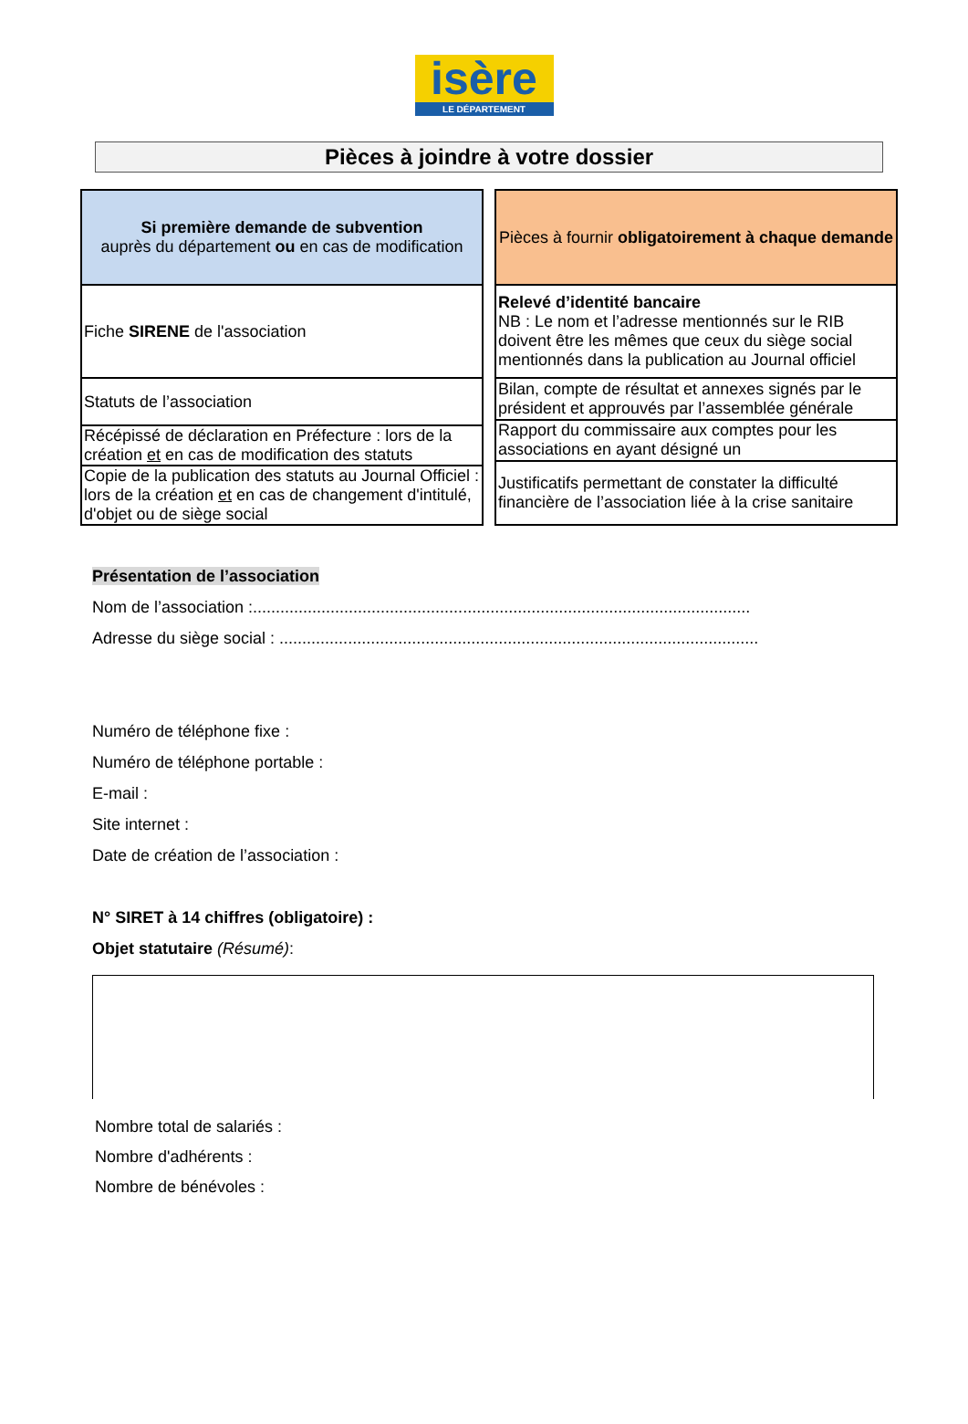isère
LE DÉPARTEMENT
Pièces à joindre à votre dossier
| Si première demande de subvention auprès du département ou en cas de modification |
| --- |
| Fiche SIRENE de l'association |
| Statuts de l’association |
| Récépissé de déclaration en Préfecture : lors de la création et en cas de modification des statuts |
| Copie de la publication des statuts au Journal Officiel : lors de la création et en cas de changement d'intitulé, d'objet ou de siège social |
| Pièces à fournir obligatoirement à chaque demande |
| --- |
| Relevé d’identité bancaire NB : Le nom et l’adresse mentionnés sur le RIB doivent être les mêmes que ceux du siège social mentionnés dans la publication au Journal officiel |
| Bilan, compte de résultat et annexes signés par le président et approuvés par l’assemblée générale |
| Rapport du commissaire aux comptes pour les associations en ayant désigné un |
| Justificatifs permettant de constater la difficulté financière de l’association liée à la crise sanitaire |
Présentation de l’association
Nom de l’association :.............................................................................................................
Adresse du siège social : .........................................................................................................
Numéro de téléphone fixe :
Numéro de téléphone portable :
E-mail :
Site internet :
Date de création de l’association :
N° SIRET à 14 chiffres (obligatoire) :
Objet statutaire (Résumé):
Nombre total de salariés :
Nombre d'adhérents :
Nombre de bénévoles :